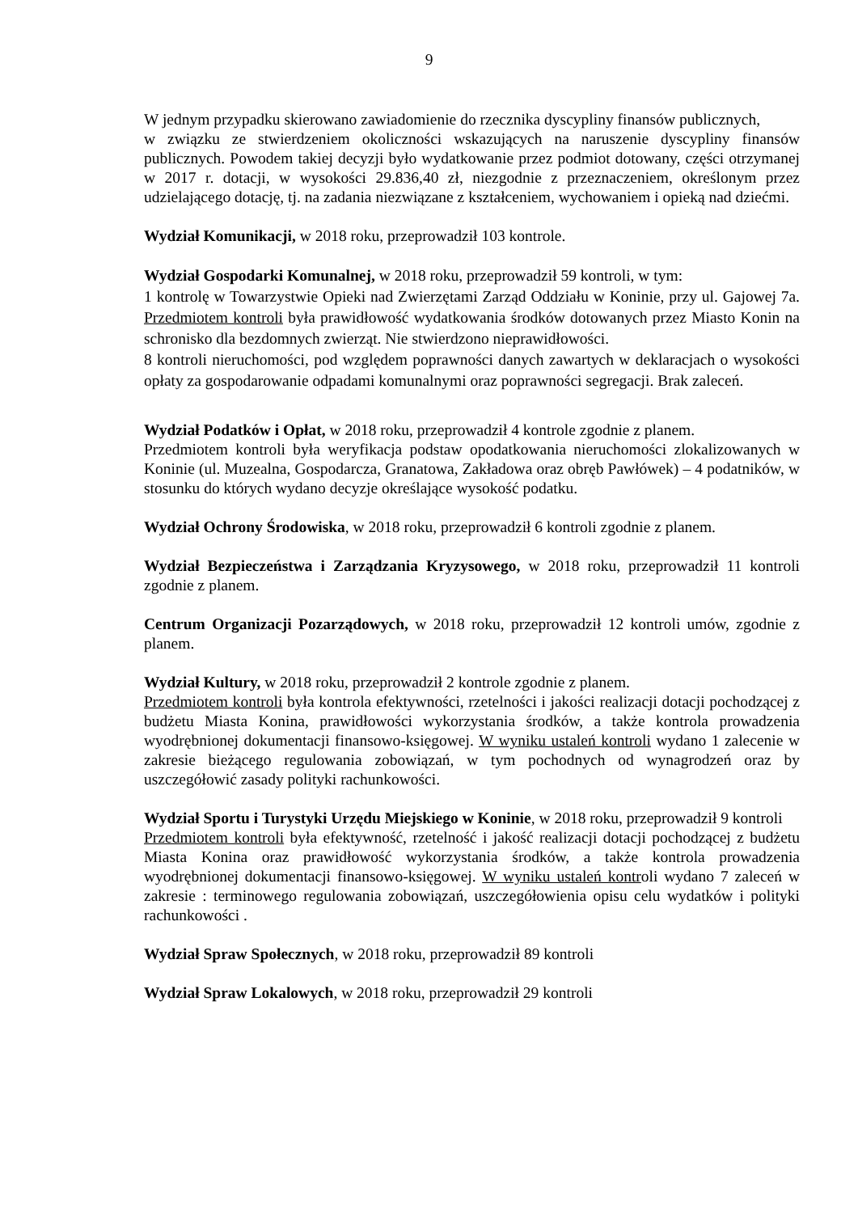9
W jednym przypadku skierowano zawiadomienie do rzecznika dyscypliny finansów publicznych,
w związku ze stwierdzeniem okoliczności wskazujących na naruszenie dyscypliny finansów publicznych. Powodem takiej decyzji było wydatkowanie przez podmiot dotowany, części otrzymanej w 2017 r. dotacji, w wysokości 29.836,40 zł, niezgodnie z przeznaczeniem, określonym przez udzielającego dotację, tj. na zadania niezwiązane z kształceniem, wychowaniem i opieką nad dziećmi.
Wydział Komunikacji, w 2018 roku, przeprowadził 103 kontrole.
Wydział Gospodarki Komunalnej, w 2018 roku, przeprowadził 59 kontroli, w tym:
1 kontrolę w Towarzystwie Opieki nad Zwierzętami Zarząd Oddziału w Koninie, przy ul. Gajowej 7a. Przedmiotem kontroli była prawidłowość wydatkowania środków dotowanych przez Miasto Konin na schronisko dla bezdomnych zwierząt. Nie stwierdzono nieprawidłowości.
8 kontroli nieruchomości, pod względem poprawności danych zawartych w deklaracjach o wysokości opłaty za gospodarowanie odpadami komunalnymi oraz poprawności segregacji. Brak zaleceń.
Wydział Podatków i Opłat, w 2018 roku, przeprowadził 4 kontrole zgodnie z planem.
Przedmiotem kontroli była weryfikacja podstaw opodatkowania nieruchomości zlokalizowanych w Koninie (ul. Muzealna, Gospodarcza, Granatowa, Zakładowa oraz obręb Pawłówek) – 4 podatników, w stosunku do których wydano decyzje określające wysokość podatku.
Wydział Ochrony Środowiska, w 2018 roku, przeprowadził 6 kontroli zgodnie z planem.
Wydział Bezpieczeństwa i Zarządzania Kryzysowego, w 2018 roku, przeprowadził 11 kontroli zgodnie z planem.
Centrum Organizacji Pozarządowych, w 2018 roku, przeprowadził 12 kontroli umów, zgodnie z planem.
Wydział Kultury, w 2018 roku, przeprowadził 2 kontrole zgodnie z planem.
Przedmiotem kontroli była kontrola efektywności, rzetelności i jakości realizacji dotacji pochodzącej z budżetu Miasta Konina, prawidłowości wykorzystania środków, a także kontrola prowadzenia wyodrębnionej dokumentacji finansowo-księgowej. W wyniku ustaleń kontroli wydano 1 zalecenie w zakresie bieżącego regulowania zobowiązań, w tym pochodnych od wynagrodzeń oraz by uszczegółowić zasady polityki rachunkowości.
Wydział Sportu i Turystyki Urzędu Miejskiego w Koninie, w 2018 roku, przeprowadził 9 kontroli
Przedmiotem kontroli była efektywność, rzetelność i jakość realizacji dotacji pochodzącej z budżetu Miasta Konina oraz prawidłowość wykorzystania środków, a także kontrola prowadzenia wyodrębnionej dokumentacji finansowo-księgowej. W wyniku ustaleń kontroli wydano 7 zaleceń w zakresie : terminowego regulowania zobowiązań, uszczegółowienia opisu celu wydatków i polityki rachunkowości .
Wydział Spraw Społecznych, w 2018 roku, przeprowadził 89 kontroli
Wydział Spraw Lokalowych, w 2018 roku, przeprowadził 29 kontroli